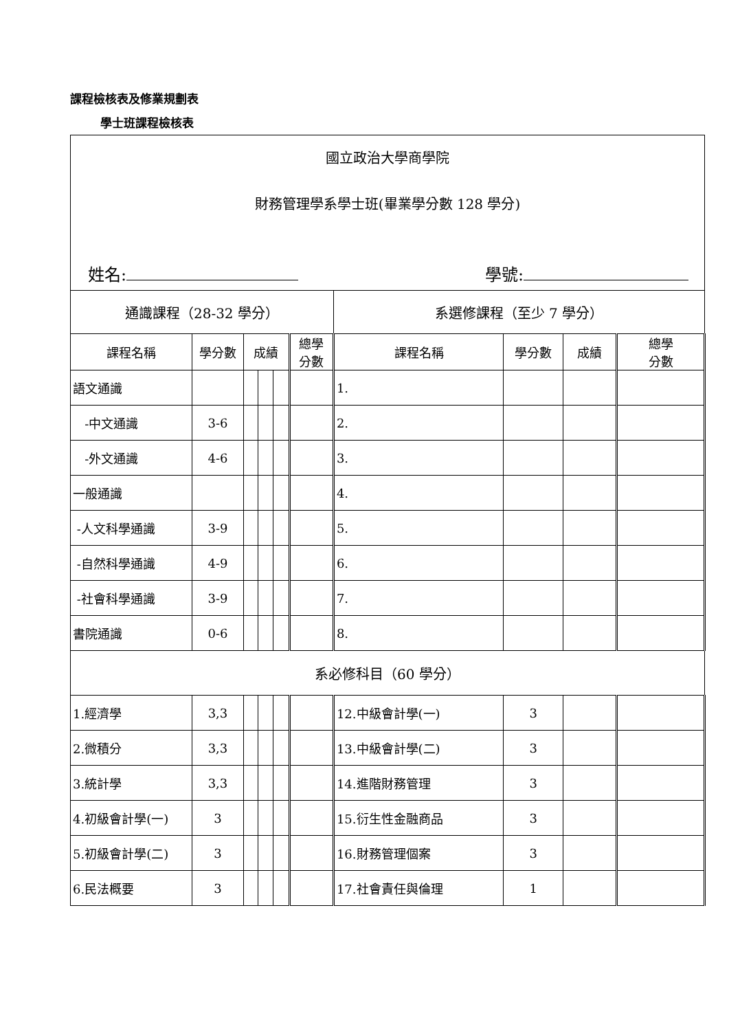課程檢核表及修業規劃表
學士班課程檢核表
| 國立政治大學商學院 財務管理學系學士班(畢業學分數 128 學分) 姓名: 學號: | | | | | | | | | |
| 通識課程（28-32 學分） | | | | | | 系選修課程（至少 7 學分） | | | |
| 課程名稱 | 學分數 | 成績 | | | 總學 分數 | 課程名稱 | 學分數 | 成績 | 總學 分數 |
| 語文通識 | | | | | | 1. | | | |
| -中文通識 | 3-6 | | | | | 2. | | | |
| -外文通識 | 4-6 | | | | | 3. | | | |
| 一般通識 | | | | | | 4. | | | |
| -人文科學通識 | 3-9 | | | | | 5. | | | |
| -自然科學通識 | 4-9 | | | | | 6. | | | |
| -社會科學通識 | 3-9 | | | | | 7. | | | |
| 書院通識 | 0-6 | | | | | 8. | | | |
| 系必修科目（60 學分） | | | | | | | | | |
| 1.經濟學 | 3,3 | | | | | 12.中級會計學(一) | 3 | | |
| 2.微積分 | 3,3 | | | | | 13.中級會計學(二) | 3 | | |
| 3.統計學 | 3,3 | | | | | 14.進階財務管理 | 3 | | |
| 4.初級會計學(一) | 3 | | | | | 15.衍生性金融商品 | 3 | | |
| 5.初級會計學(二) | 3 | | | | | 16.財務管理個案 | 3 | | |
| 6.民法概要 | 3 | | | | | 17.社會責任與倫理 | 1 | | |